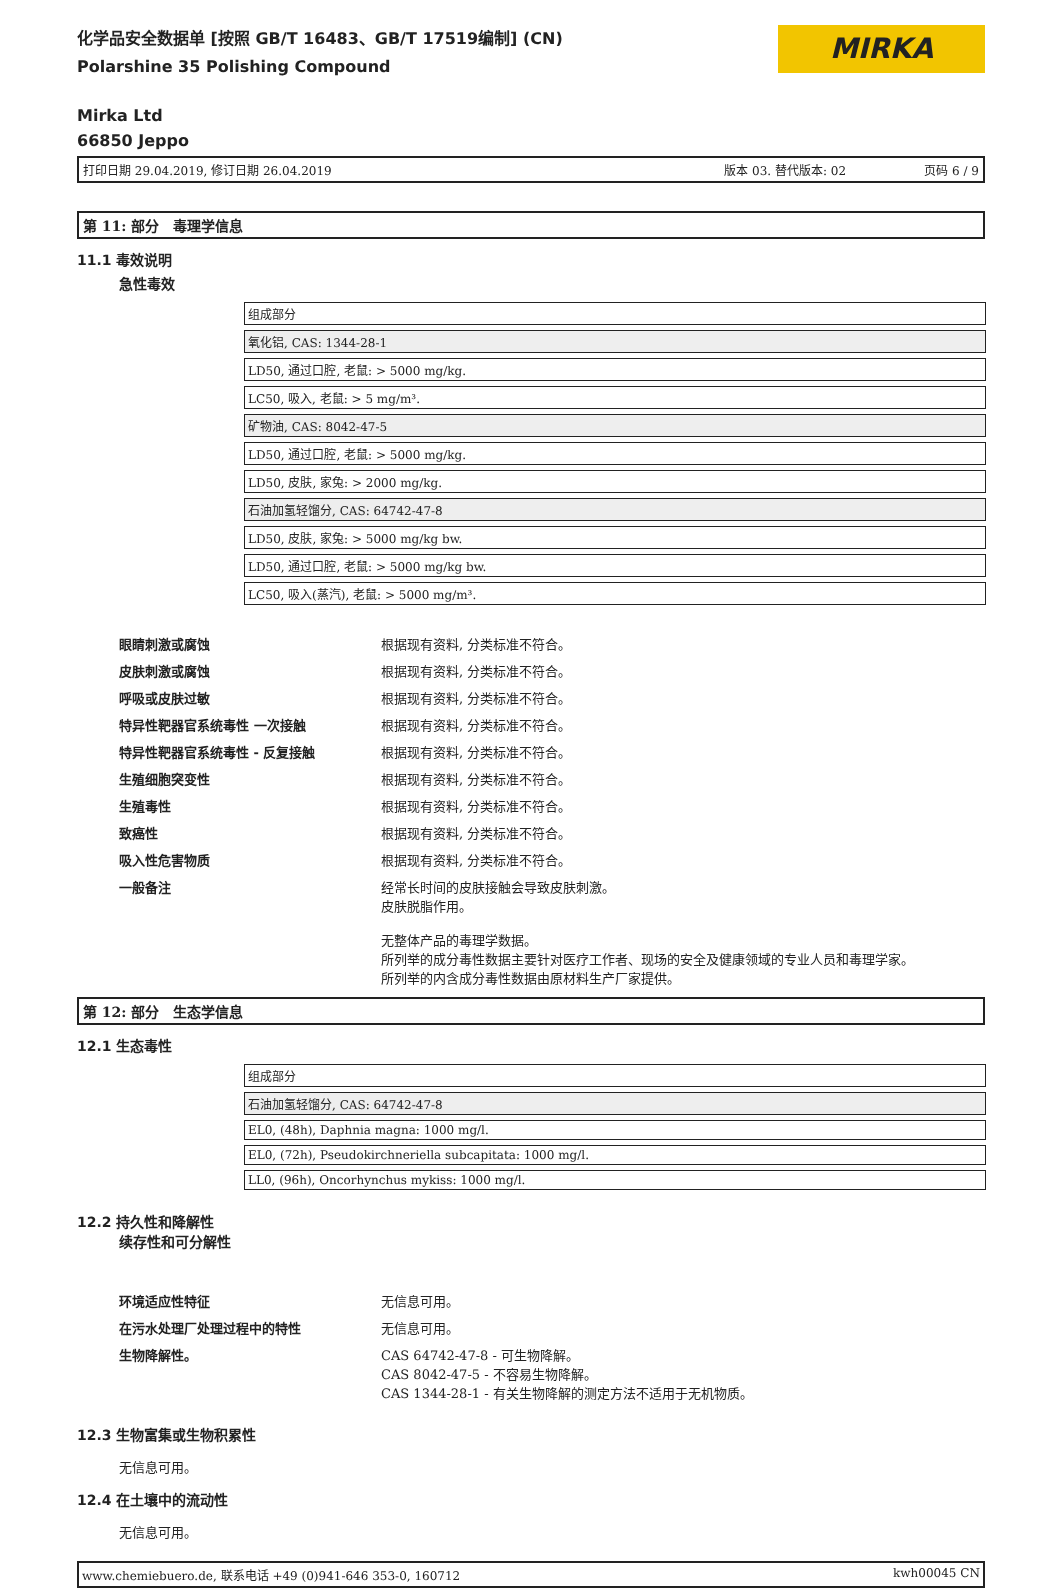化学品安全数据单 [按照 GB/T 16483、GB/T 17519编制] (CN)
Polarshine 35 Polishing Compound
MIRKA
Mirka Ltd
66850 Jeppo
打印日期 29.04.2019, 修订日期 26.04.2019 版本 03. 替代版本: 02 页码 6 / 9
第 11: 部分　毒理学信息
11.1 毒效说明
急性毒效
| 组成部分 |
| 氧化铝, CAS: 1344-28-1 |
| LD50, 通过口腔, 老鼠: > 5000 mg/kg. |
| LC50, 吸入, 老鼠: > 5 mg/m³. |
| 矿物油, CAS: 8042-47-5 |
| LD50, 通过口腔, 老鼠: > 5000 mg/kg. |
| LD50, 皮肤, 家兔: > 2000 mg/kg. |
| 石油加氢轻馏分, CAS: 64742-47-8 |
| LD50, 皮肤, 家兔: > 5000 mg/kg bw. |
| LD50, 通过口腔, 老鼠: > 5000 mg/kg bw. |
| LC50, 吸入(蒸汽), 老鼠: > 5000 mg/m³. |
| 眼睛刺激或腐蚀 | 根据现有资料, 分类标准不符合。 |
| 皮肤刺激或腐蚀 | 根据现有资料, 分类标准不符合。 |
| 呼吸或皮肤过敏 | 根据现有资料, 分类标准不符合。 |
| 特异性靶器官系统毒性 一次接触 | 根据现有资料, 分类标准不符合。 |
| 特异性靶器官系统毒性 - 反复接触 | 根据现有资料, 分类标准不符合。 |
| 生殖细胞突变性 | 根据现有资料, 分类标准不符合。 |
| 生殖毒性 | 根据现有资料, 分类标准不符合。 |
| 致癌性 | 根据现有资料, 分类标准不符合。 |
| 吸入性危害物质 | 根据现有资料, 分类标准不符合。 |
| 一般备注 | 经常长时间的皮肤接触会导致皮肤刺激。 皮肤脱脂作用。 无整体产品的毒理学数据。 所列举的成分毒性数据主要针对医疗工作者、现场的安全及健康领域的专业人员和毒理学家。 所列举的内含成分毒性数据由原材料生产厂家提供。 |
第 12: 部分　生态学信息
12.1 生态毒性
| 组成部分 |
| 石油加氢轻馏分, CAS: 64742-47-8 |
| EL0, (48h), Daphnia magna: 1000 mg/l. |
| EL0, (72h), Pseudokirchneriella subcapitata: 1000 mg/l. |
| LL0, (96h), Oncorhynchus mykiss: 1000 mg/l. |
12.2 持久性和降解性
续存性和可分解性
| 环境适应性特征 | 无信息可用。 |
| 在污水处理厂处理过程中的特性 | 无信息可用。 |
| 生物降解性。 | CAS 64742-47-8 - 可生物降解。 CAS 8042-47-5 - 不容易生物降解。 CAS 1344-28-1 - 有关生物降解的测定方法不适用于无机物质。 |
12.3 生物富集或生物积累性
无信息可用。
12.4 在土壤中的流动性
无信息可用。
www.chemiebuero.de, 联系电话 +49 (0)941-646 353-0, 160712 kwh00045 CN